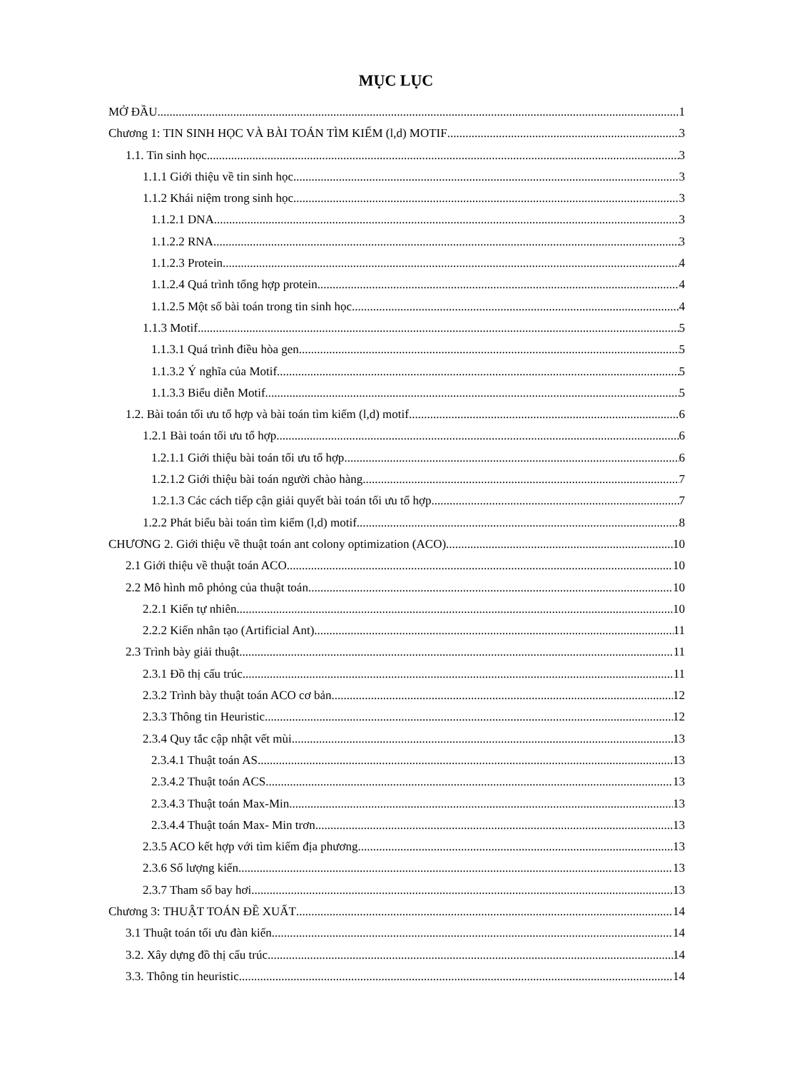MỤC LỤC
MỞ ĐẦU 1
Chương 1: TIN SINH HỌC VÀ BÀI TOÁN TÌM KIẾM (l,d) MOTIF 3
1.1. Tin sinh học 3
1.1.1 Giới thiệu về tin sinh học 3
1.1.2 Khái niệm trong sinh học 3
1.1.2.1 DNA 3
1.1.2.2 RNA 3
1.1.2.3 Protein 4
1.1.2.4 Quá trình tổng hợp protein 4
1.1.2.5 Một số bài toán trong tin sinh học 4
1.1.3 Motif 5
1.1.3.1 Quá trình điều hòa gen 5
1.1.3.2 Ý nghĩa của Motif 5
1.1.3.3 Biểu diễn Motif 5
1.2. Bài toán tối ưu tổ hợp và bài toán tìm kiếm (l,d) motif 6
1.2.1 Bài toán tối ưu tổ hợp 6
1.2.1.1 Giới thiệu bài toán tối ưu tổ hợp 6
1.2.1.2 Giới thiệu bài toán người chào hàng 7
1.2.1.3 Các cách tiếp cận giải quyết bài toán tối ưu tổ hợp 7
1.2.2 Phát biểu bài toán tìm kiếm (l,d) motif 8
CHƯƠNG 2. Giới thiệu về thuật toán ant colony optimization (ACO) 10
2.1 Giới thiệu về thuật toán ACO 10
2.2 Mô hình mô phỏng của thuật toán 10
2.2.1 Kiến tự nhiên 10
2.2.2 Kiến nhân tạo (Artificial Ant) 11
2.3 Trình bày giải thuật 11
2.3.1 Đồ thị cấu trúc 11
2.3.2 Trình bày thuật toán ACO cơ bản 12
2.3.3 Thông tin Heuristic 12
2.3.4 Quy tắc cập nhật vết mùi 13
2.3.4.1 Thuật toán AS 13
2.3.4.2 Thuật toán ACS 13
2.3.4.3 Thuật toán Max-Min 13
2.3.4.4 Thuật toán Max- Min trơn 13
2.3.5 ACO kết hợp với tìm kiếm địa phương 13
2.3.6 Số lượng kiến 13
2.3.7 Tham số bay hơi 13
Chương 3: THUẬT TOÁN ĐỀ XUẤT 14
3.1 Thuật toán tối ưu đàn kiến 14
3.2. Xây dựng đồ thị cấu trúc 14
3.3. Thông tin heuristic 14